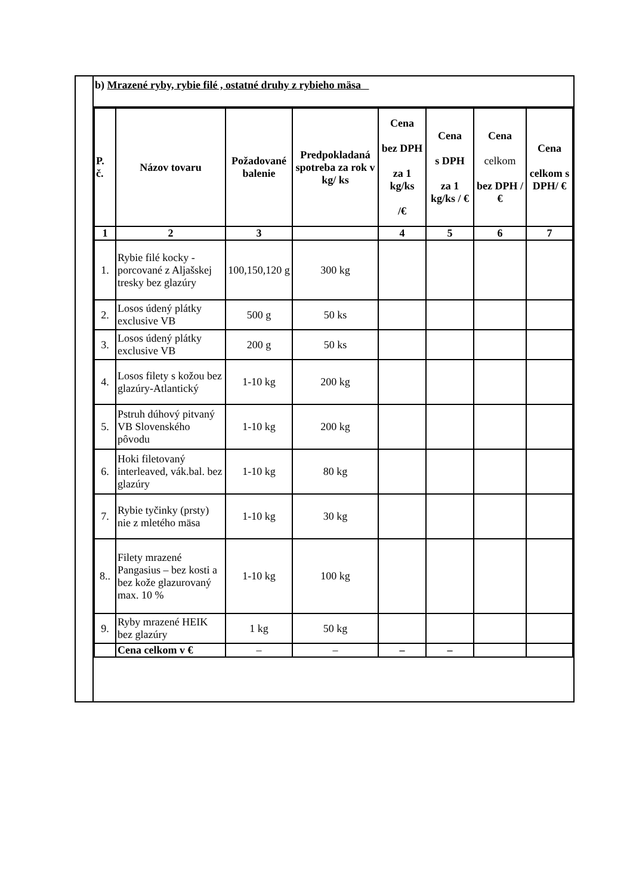b) Mrazené ryby, rybie filé , ostatné druhy z rybieho mäsa
| P. č. | Názov tovaru | Požadované balenie | Predpokladaná spotreba za rok v kg/ ks | Cena bez DPH za 1 kg/ks /€ | Cena s DPH za 1 kg/ks / € | Cena celkom bez DPH /€ | Cena celkom s DPH/ € |
| --- | --- | --- | --- | --- | --- | --- | --- |
| 1 | 2 | 3 | | 4 | 5 | 6 | 7 |
| 1. | Rybie filé kocky - porcované z Aljašskej tresky bez glazúry | 100,150,120 g | 300 kg | | | | |
| 2. | Losos údený plátky exclusive VB | 500 g | 50 ks | | | | |
| 3. | Losos údený plátky exclusive VB | 200 g | 50 ks | | | | |
| 4. | Losos filety s kožou bez glazúry-Atlantický | 1-10 kg | 200 kg | | | | |
| 5. | Pstruh dúhový pitvaný VB Slovenského pôvodu | 1-10 kg | 200 kg | | | | |
| 6. | Hoki filetovaný interleaved, vák.bal. bez glazúry | 1-10 kg | 80 kg | | | | |
| 7. | Rybie tyčinky (prsty) nie z mletého mäsa | 1-10 kg | 30 kg | | | | |
| 8.. | Filety mrazené Pangasius – bez kosti a bez kože glazurovaný max. 10 % | 1-10 kg | 100 kg | | | | |
| 9. | Ryby mrazené HEIK bez glazúry | 1 kg | 50 kg | | | | |
| | Cena celkom v € | – | – | – | – | | |